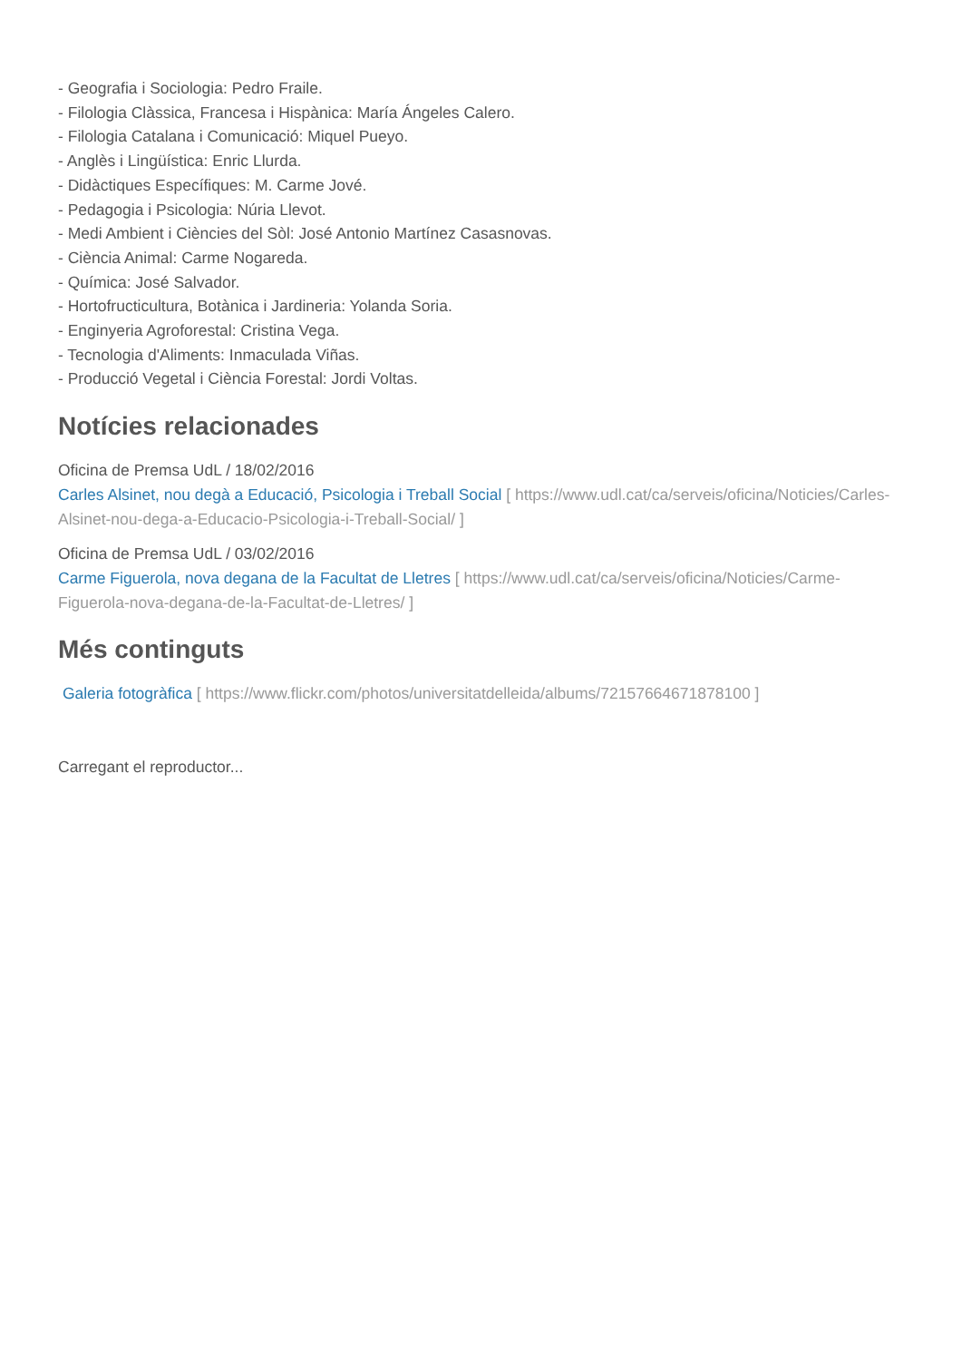- Geografia i Sociologia: Pedro Fraile.
- Filologia Clàssica, Francesa i Hispànica: María Ángeles Calero.
- Filologia Catalana i Comunicació: Miquel Pueyo.
- Anglès i Lingüística: Enric Llurda.
- Didàctiques Específiques: M. Carme Jové.
- Pedagogia i Psicologia: Núria Llevot.
- Medi Ambient i Ciències del Sòl: José Antonio Martínez Casasnovas.
- Ciència Animal: Carme Nogareda.
- Química: José Salvador.
- Hortofructicultura, Botànica i Jardineria: Yolanda Soria.
- Enginyeria Agroforestal: Cristina Vega.
- Tecnologia d'Aliments: Inmaculada Viñas.
- Producció Vegetal i Ciència Forestal: Jordi Voltas.
Notícies relacionades
Oficina de Premsa UdL / 18/02/2016
Carles Alsinet, nou degà a Educació, Psicologia i Treball Social [ https://www.udl.cat/ca/serveis/oficina/Noticies/Carles-Alsinet-nou-dega-a-Educacio-Psicologia-i-Treball-Social/ ]
Oficina de Premsa UdL / 03/02/2016
Carme Figuerola, nova degana de la Facultat de Lletres [ https://www.udl.cat/ca/serveis/oficina/Noticies/Carme-Figuerola-nova-degana-de-la-Facultat-de-Lletres/ ]
Més continguts
Galeria fotogràfica [ https://www.flickr.com/photos/universitatdelleida/albums/72157664671878100 ]
Carregant el reproductor...